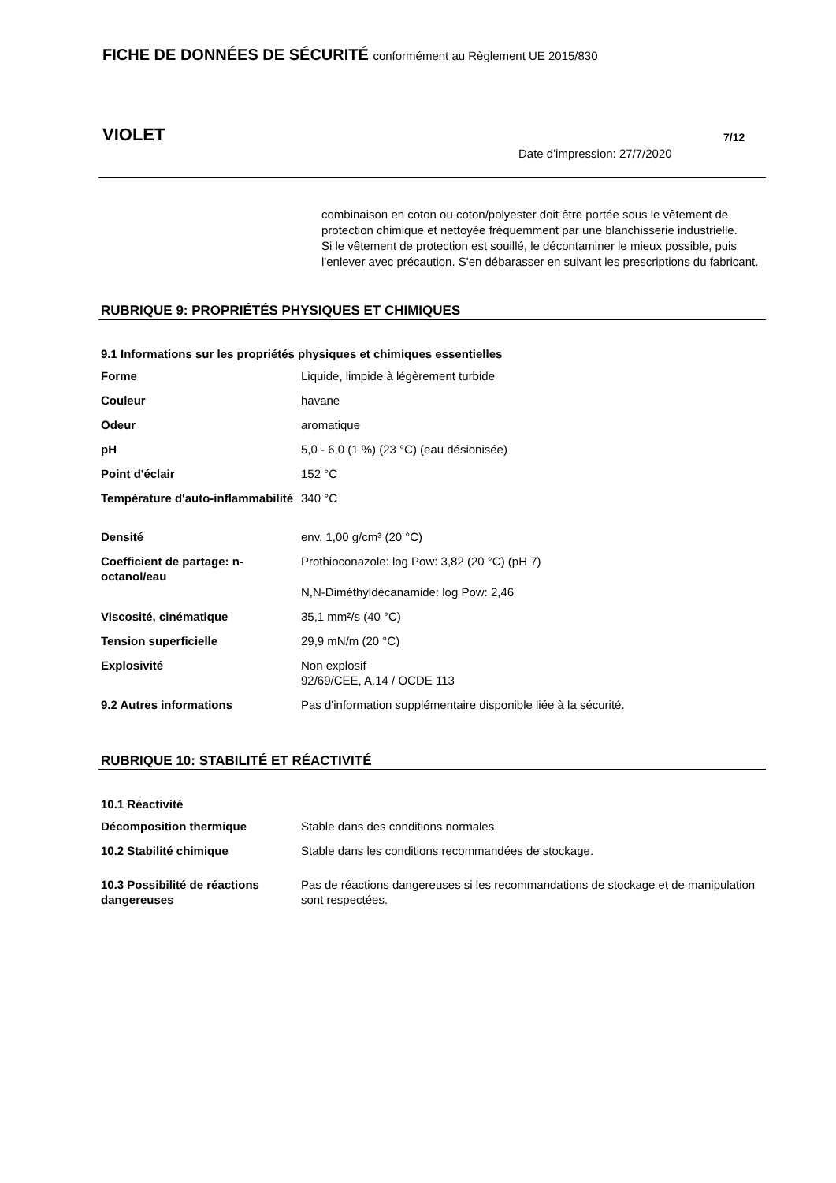FICHE DE DONNÉES DE SÉCURITÉ conformément au Règlement UE 2015/830
VIOLET 7/12
Date d'impression: 27/7/2020
combinaison en coton ou coton/polyester doit être portée sous le vêtement de protection chimique et nettoyée fréquemment par une blanchisserie industrielle.
Si le vêtement de protection est souillé, le décontaminer le mieux possible, puis l'enlever avec précaution. S'en débarasser en suivant les prescriptions du fabricant.
RUBRIQUE 9: PROPRIÉTÉS PHYSIQUES ET CHIMIQUES
9.1 Informations sur les propriétés physiques et chimiques essentielles
| Forme | Liquide, limpide à légèrement turbide |
| Couleur | havane |
| Odeur | aromatique |
| pH | 5,0 - 6,0 (1 %) (23 °C) (eau désionisée) |
| Point d'éclair | 152 °C |
| Température d'auto-inflammabilité | 340 °C |
| Densité | env. 1,00 g/cm³ (20 °C) |
| Coefficient de partage: n-octanol/eau | Prothioconazole: log Pow: 3,82 (20 °C) (pH 7) |
| | N,N-Diméthyldécanamide: log Pow: 2,46 |
| Viscosité, cinématique | 35,1 mm²/s (40 °C) |
| Tension superficielle | 29,9 mN/m (20 °C) |
| Explosivité | Non explosif 92/69/CEE, A.14 / OCDE 113 |
| 9.2 Autres informations | Pas d'information supplémentaire disponible liée à la sécurité. |
RUBRIQUE 10: STABILITÉ ET RÉACTIVITÉ
10.1 Réactivité
| Décomposition thermique | Stable dans des conditions normales. |
| 10.2 Stabilité chimique | Stable dans les conditions recommandées de stockage. |
| 10.3 Possibilité de réactions dangereuses | Pas de réactions dangereuses si les recommandations de stockage et de manipulation sont respectées. |